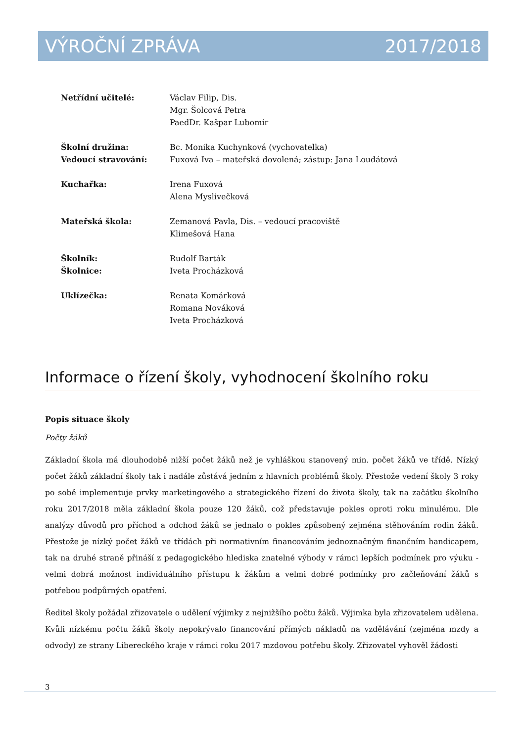VÝROČNÍ ZPRÁVA 2017/2018
Netřídní učitelé: Václav Filip, Dis.
Mgr. Šolcová Petra
PaedDr. Kašpar Lubomír
Školní družina: Bc. Monika Kuchynková (vychovatelka)
Vedoucí stravování: Fuxová Iva – mateřská dovolená; zástup: Jana Loudátová
Kuchařka: Irena Fuxová
Alena Myslivečková
Mateřská škola: Zemanová Pavla, Dis. – vedoucí pracoviště
Klimešová Hana
Školník: Rudolf Barták
Školnice: Iveta Procházková
Uklízečka: Renata Komárková
Romana Nováková
Iveta Procházková
Informace o řízení školy, vyhodnocení školního roku
Popis situace školy
Počty žáků
Základní škola má dlouhodobě nižší počet žáků než je vyhláškou stanovený min. počet žáků ve třídě. Nízký počet žáků základní školy tak i nadále zůstává jedním z hlavních problémů školy. Přestože vedení školy 3 roky po sobě implementuje prvky marketingového a strategického řízení do života školy, tak na začátku školního roku 2017/2018 měla základní škola pouze 120 žáků, což představuje pokles oproti roku minulému. Dle analýzy důvodů pro příchod a odchod žáků se jednalo o pokles způsobený zejména stěhováním rodin žáků. Přestože je nízký počet žáků ve třídách při normativním financováním jednoznačným finančním handicapem, tak na druhé straně přináší z pedagogického hlediska znatelné výhody v rámci lepších podmínek pro výuku - velmi dobrá možnost individuálního přístupu k žákům a velmi dobré podmínky pro začleňování žáků s potřebou podpůrných opatření.
Ředitel školy požádal zřizovatele o udělení výjimky z nejnižšího počtu žáků. Výjimka byla zřizovatelem udělena. Kvůli nízkému počtu žáků školy nepokrývalo financování přímých nákladů na vzdělávání (zejména mzdy a odvody) ze strany Libereckého kraje v rámci roku 2017 mzdovou potřebu školy. Zřizovatel vyhověl žádosti
3